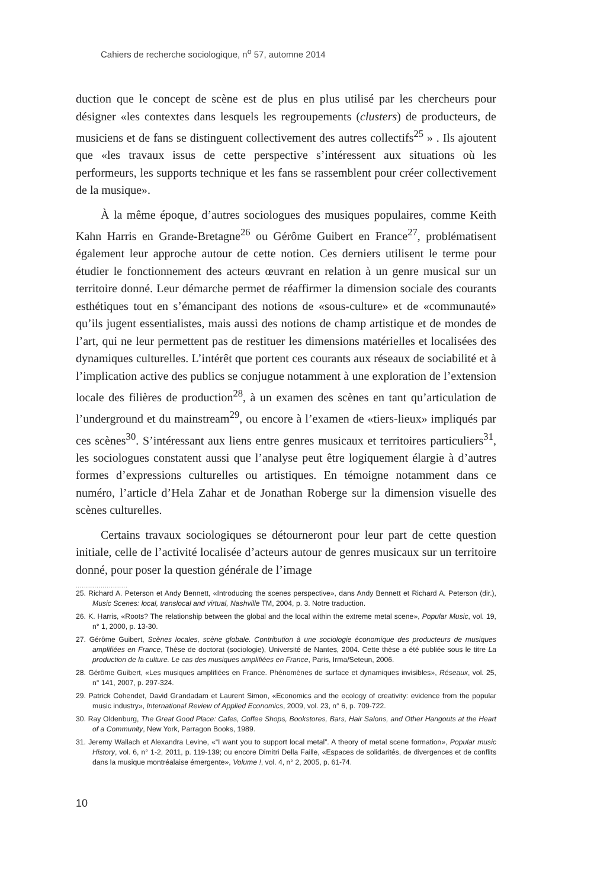Cahiers de recherche sociologique, n<sup>o</sup> 57, automne 2014
duction que le concept de scène est de plus en plus utilisé par les chercheurs pour désigner «les contextes dans lesquels les regroupements (clusters) de producteurs, de musiciens et de fans se distinguent collectivement des autres collectifs<sup>25</sup> » . Ils ajoutent que «les travaux issus de cette perspective s’intéressent aux situations où les performeurs, les supports technique et les fans se rassemblent pour créer collectivement de la musique».
À la même époque, d’autres sociologues des musiques populaires, comme Keith Kahn Harris en Grande-Bretagne<sup>26</sup> ou Gérôme Guibert en France<sup>27</sup>, problématisent également leur approche autour de cette notion. Ces derniers utilisent le terme pour étudier le fonctionnement des acteurs œuvrant en relation à un genre musical sur un territoire donné. Leur démarche permet de réaffirmer la dimension sociale des courants esthétiques tout en s’émancipant des notions de «sous-culture» et de «communauté» qu’ils jugent essentialistes, mais aussi des notions de champ artistique et de mondes de l’art, qui ne leur permettent pas de restituer les dimensions matérielles et localisées des dynamiques culturelles. L’intérêt que portent ces courants aux réseaux de sociabilité et à l’implication active des publics se conjugue notamment à une exploration de l’extension locale des filières de production<sup>28</sup>, à un examen des scènes en tant qu’articulation de l’underground et du mainstream<sup>29</sup>, ou encore à l’examen de «tiers-lieux» impliqués par ces scènes<sup>30</sup>. S’intéressant aux liens entre genres musicaux et territoires particuliers<sup>31</sup>, les sociologues constatent aussi que l’analyse peut être logiquement élargie à d’autres formes d’expressions culturelles ou artistiques. En témoigne notamment dans ce numéro, l’article d’Hela Zahar et de Jonathan Roberge sur la dimension visuelle des scènes culturelles.
Certains travaux sociologiques se détourneront pour leur part de cette question initiale, celle de l’activité localisée d’acteurs autour de genres musicaux sur un territoire donné, pour poser la question générale de l’image
.........................
25. Richard A. Peterson et Andy Bennett, «Introducing the scenes perspective», dans Andy Bennett et Richard A. Peterson (dir.), Music Scenes: local, translocal and virtual, Nashville TM, 2004, p. 3. Notre traduction.
26. K. Harris, «Roots? The relationship between the global and the local within the extreme metal scene», Popular Music, vol. 19, n° 1, 2000, p. 13-30.
27. Gérôme Guibert, Scènes locales, scène globale. Contribution à une sociologie économique des producteurs de musiques amplifiées en France, Thèse de doctorat (sociologie), Université de Nantes, 2004. Cette thèse a été publiée sous le titre La production de la culture. Le cas des musiques amplifiées en France, Paris, Irma/Seteun, 2006.
28. Gérôme Guibert, «Les musiques amplifiées en France. Phénomènes de surface et dynamiques invisibles», Réseaux, vol. 25, n° 141, 2007, p. 297-324.
29. Patrick Cohendet, David Grandadam et Laurent Simon, «Economics and the ecology of creativity: evidence from the popular music industry», International Review of Applied Economics, 2009, vol. 23, n° 6, p. 709-722.
30. Ray Oldenburg, The Great Good Place: Cafes, Coffee Shops, Bookstores, Bars, Hair Salons, and Other Hangouts at the Heart of a Community, New York, Parragon Books, 1989.
31. Jeremy Wallach et Alexandra Levine, «“I want you to support local metal”. A theory of metal scene formation», Popular music History, vol. 6, n° 1-2, 2011, p. 119-139; ou encore Dimitri Della Faille, «Espaces de solidarités, de divergences et de conflits dans la musique montréalaise émergente», Volume !, vol. 4, n° 2, 2005, p. 61-74.
10